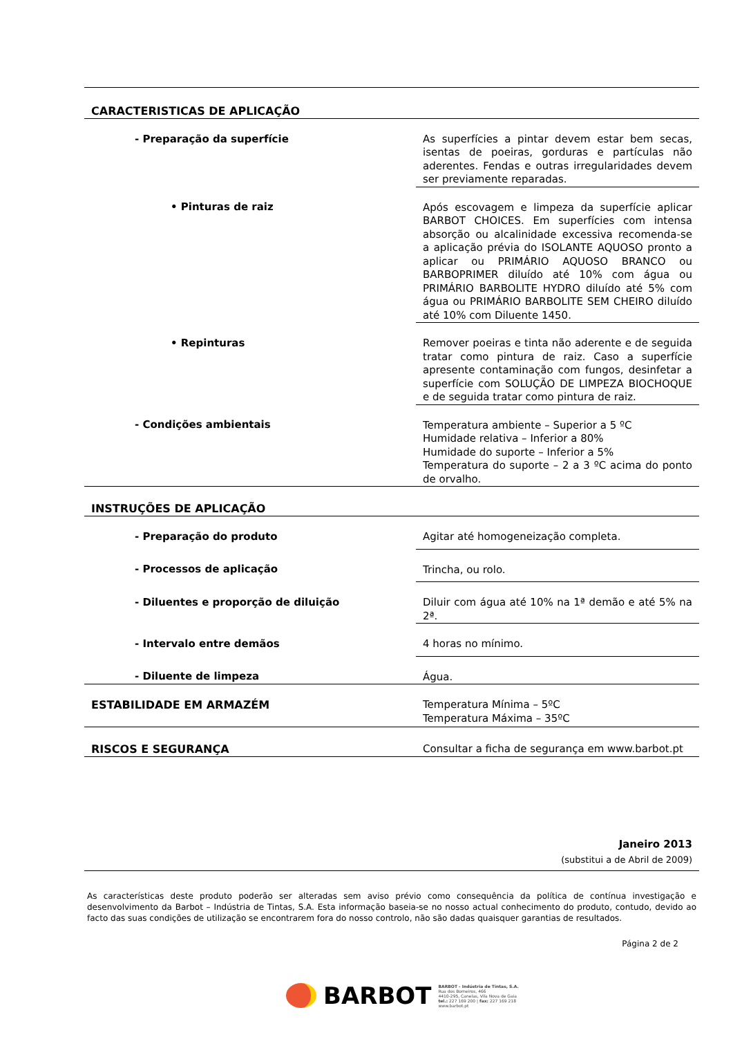| CARACTERISTICAS DE APLICAÇÃO | |
| - Preparação da superfície | As superfícies a pintar devem estar bem secas, isentas de poeiras, gorduras e partículas não aderentes. Fendas e outras irregularidades devem ser previamente reparadas. |
| • Pinturas de raiz | Após escovagem e limpeza da superfície aplicar BARBOT CHOICES. Em superfícies com intensa absorção ou alcalinidade excessiva recomenda-se a aplicação prévia do ISOLANTE AQUOSO pronto a aplicar ou PRIMÁRIO AQUOSO BRANCO ou BARBOPRIMER diluído até 10% com água ou PRIMÁRIO BARBOLITE HYDRO diluído até 5% com água ou PRIMÁRIO BARBOLITE SEM CHEIRO diluído até 10% com Diluente 1450. |
| • Repinturas | Remover poeiras e tinta não aderente e de seguida tratar como pintura de raiz. Caso a superfície apresente contaminação com fungos, desinfetar a superfície com SOLUÇÃO DE LIMPEZA BIOCHOQUE e de seguida tratar como pintura de raiz. |
| - Condições ambientais | Temperatura ambiente – Superior a 5 ºC Humidade relativa – Inferior a 80% Humidade do suporte – Inferior a 5% Temperatura do suporte – 2 a 3 ºC acima do ponto de orvalho. |
| INSTRUÇÕES DE APLICAÇÃO | |
| - Preparação do produto | Agitar até homogeneização completa. |
| - Processos de aplicação | Trincha, ou rolo. |
| - Diluentes e proporção de diluição | Diluir com água até 10% na 1ª demão e até 5% na 2ª. |
| - Intervalo entre demãos | 4 horas no mínimo. |
| - Diluente de limpeza | Água. |
| ESTABILIDADE EM ARMAZÉM | Temperatura Mínima – 5ºC Temperatura Máxima – 35ºC |
| RISCOS E SEGURANÇA | Consultar a ficha de segurança em www.barbot.pt |
Janeiro 2013
(substitui a de Abril de 2009)
As características deste produto poderão ser alteradas sem aviso prévio como consequência da política de contínua investigação e desenvolvimento da Barbot – Indústria de Tintas, S.A. Esta informação baseia-se no nosso actual conhecimento do produto, contudo, devido ao facto das suas condições de utilização se encontrarem fora do nosso controlo, não são dadas quaisquer garantias de resultados.
Página 2 de 2
BARBOT
BARBOT - Indústria de Tintas, S.A.
Rua dos Bomeiros, 466
4410-295, Canelas, Vila Nova de Gaia
tel.: 227 169 200 | fax: 227 169 218
www.barbot.pt